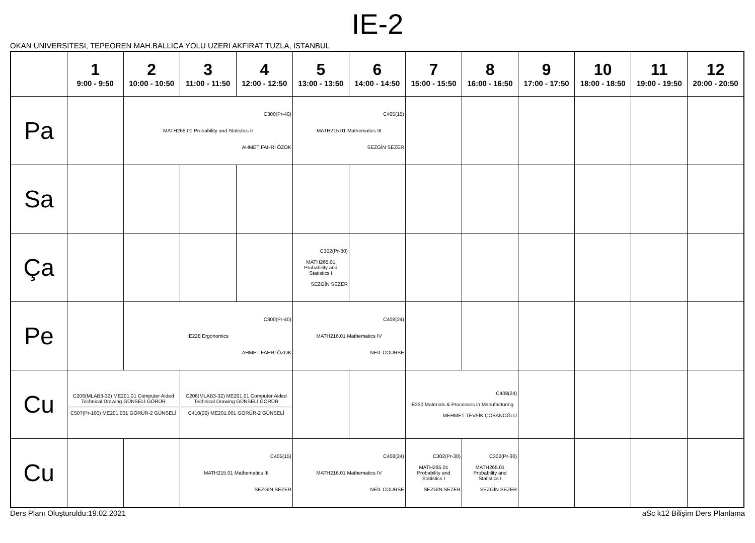IE-2
OKAN UNIVERSITESI, TEPEOREN MAH.BALLICA YOLU UZERI AKFIRAT TUZLA, ISTANBUL
| | 1 9:00 - 9:50 | 2 10:00 - 10:50 | 3 11:00 - 11:50 | 4 12:00 - 12:50 | 5 13:00 - 13:50 | 6 14:00 - 14:50 | 7 15:00 - 15:50 | 8 16:00 - 16:50 | 9 17:00 - 17:50 | 10 18:00 - 18:50 | 11 19:00 - 19:50 | 12 20:00 - 20:50 |
| --- | --- | --- | --- | --- | --- | --- | --- | --- | --- | --- | --- | --- |
| Pa | | C300(Pr-40) MATH266.01 Probability and Statistics II AHMET FAHRİ ÖZOK | | | C405(15) MATH215.01 Mathematics III SEZGİN SEZER | | | | | | | |
| Sa | | | | | | | | | | | | |
| Ça | | | | | C302(Pr-30) MATH265.01 Probability and Statistics I SEZGİN SEZER | | | | | | | |
| Pe | | C300(Pr-40) IE228 Ergonomics AHMET FAHRİ ÖZOK | | | C408(24) MATH216.01 Mathematics IV NEİL COURSE | | | | | | | |
| Cu | C206(MLAB3-32) ME201.01 Computer Aided Technical Drawing GÜNSELİ GÖRÜR C507(Pr-100) ME201.001 GÖRÜR-2 GÜNSELİ | | C206(MLAB3-32) ME201.01 Computer Aided Technical Drawing GÜNSELİ GÖRÜR C410(20) ME201.001 GÖRÜR-2 GÜNSELİ | | | | C408(24) IE230 Materials & Processes in Manufacturing MEHMET TEVFİK ÇOBANOĞLU | | | | | |
| Cu | | | C405(15) MATH215.01 Mathematics III SEZGİN SEZER | | C408(24) MATH216.01 Mathematics IV NEİL COURSE | | C302(Pr-30) MATH265.01 Probability and Statistics I SEZGİN SEZER | C302(Pr-30) MATH265.01 Probability and Statistics I SEZGİN SEZER | | | | |
Ders Planı Oluşturuldu:19.02.2021 aSc k12 Bilişim Ders Planlama